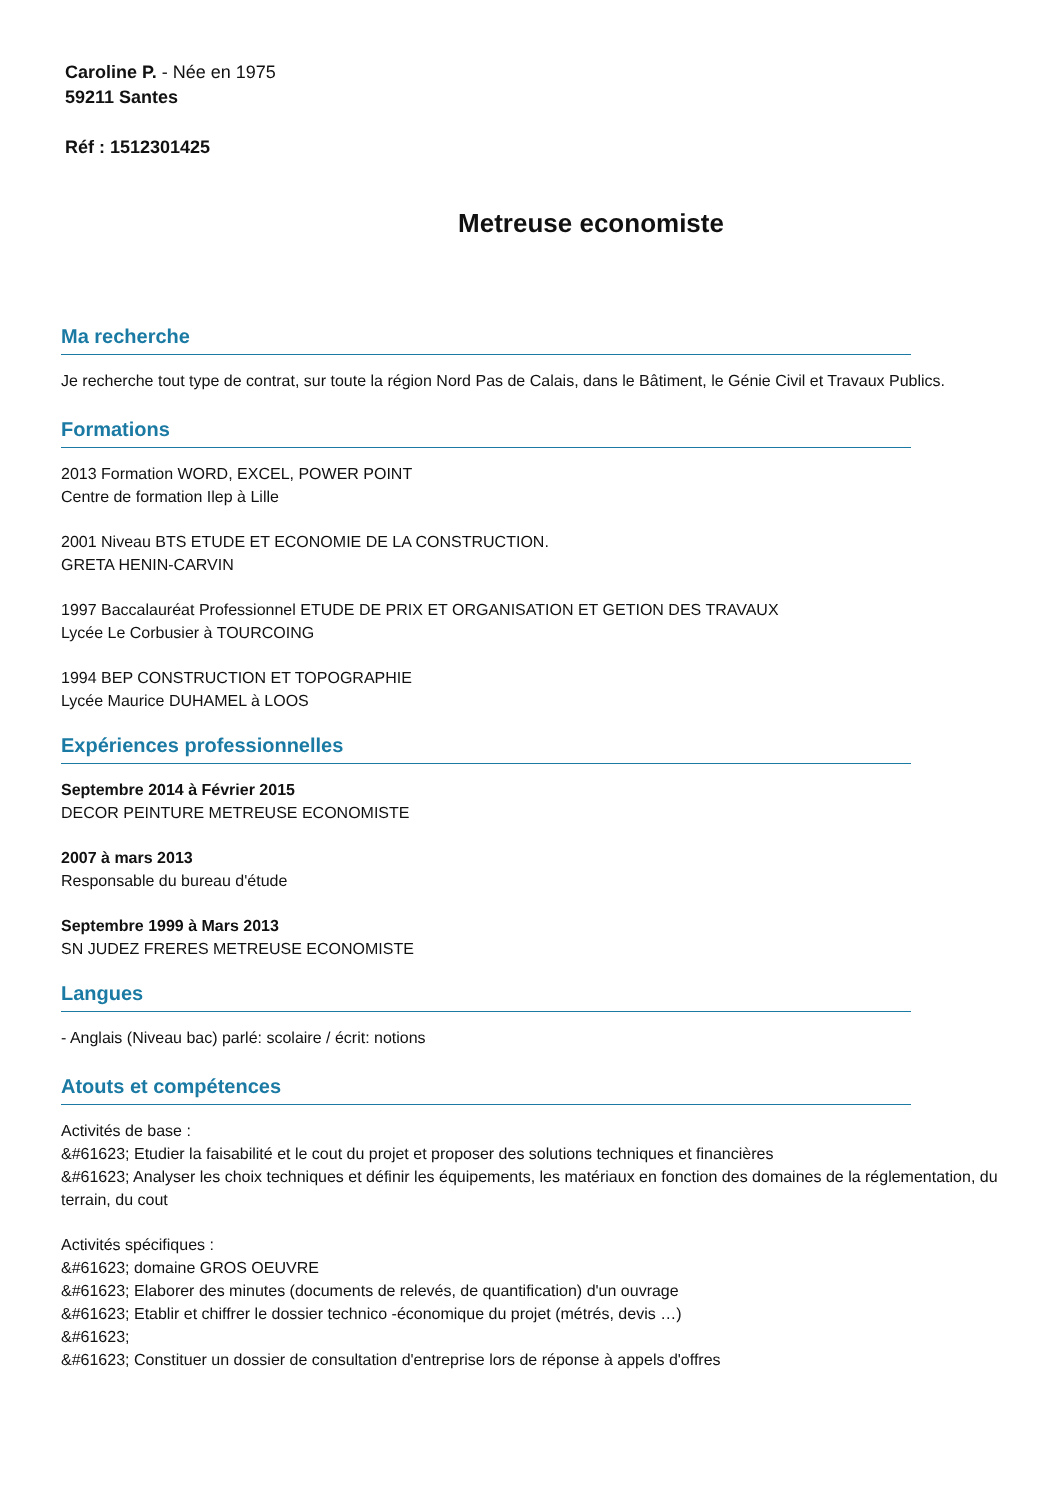Caroline P. - Née en 1975
59211 Santes
Réf : 1512301425
Metreuse economiste
Ma recherche
Je recherche tout type de contrat, sur toute la région Nord Pas de Calais, dans le Bâtiment, le Génie Civil et Travaux Publics.
Formations
2013 Formation WORD, EXCEL, POWER POINT
Centre de formation Ilep à Lille
2001 Niveau BTS ETUDE ET ECONOMIE DE LA CONSTRUCTION.
GRETA HENIN-CARVIN
1997 Baccalauréat Professionnel ETUDE DE PRIX ET ORGANISATION ET GETION DES TRAVAUX
Lycée Le Corbusier à TOURCOING
1994 BEP CONSTRUCTION ET TOPOGRAPHIE
Lycée Maurice DUHAMEL à LOOS
Expériences professionnelles
Septembre 2014 à Février 2015
DECOR PEINTURE METREUSE ECONOMISTE
2007 à mars 2013
Responsable du bureau d'étude
Septembre 1999 à Mars 2013
SN JUDEZ FRERES METREUSE ECONOMISTE
Langues
- Anglais (Niveau bac) parlé: scolaire / écrit: notions
Atouts et compétences
Activités de base :
&#61623; Etudier la faisabilité et le cout du projet et proposer des solutions techniques et financières
&#61623; Analyser les choix techniques et définir les équipements, les matériaux en fonction des domaines de la réglementation, du terrain, du cout
Activités spécifiques :
&#61623; domaine GROS OEUVRE
&#61623; Elaborer des minutes (documents de relevés, de quantification) d'un ouvrage
&#61623; Etablir et chiffrer le dossier technico -économique du projet (métrés, devis …)
&#61623;
&#61623; Constituer un dossier de consultation d'entreprise lors de réponse à appels d'offres